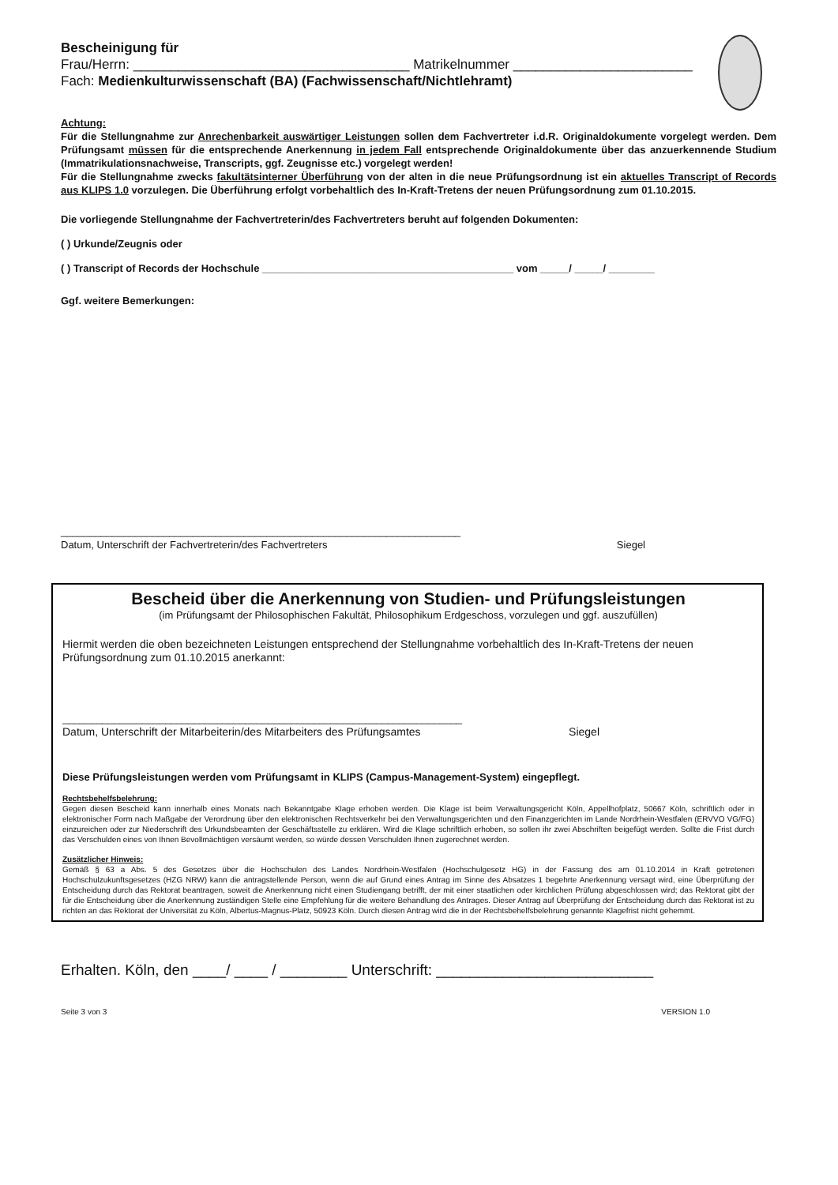Bescheinigung für
Frau/Herrn: _____________________________________ Matrikelnummer ________________________
Fach: Medienkulturwissenschaft (BA) (Fachwissenschaft/Nichtlehramt)
Achtung:
Für die Stellungnahme zur Anrechenbarkeit auswärtiger Leistungen sollen dem Fachvertreter i.d.R. Originaldokumente vorgelegt werden. Dem Prüfungsamt müssen für die entsprechende Anerkennung in jedem Fall entsprechende Originaldokumente über das anzuerkennende Studium (Immatrikulationsnachweise, Transcripts, ggf. Zeugnisse etc.) vorgelegt werden!
Für die Stellungnahme zwecks fakultätsinterner Überführung von der alten in die neue Prüfungsordnung ist ein aktuelles Transcript of Records aus KLIPS 1.0 vorzulegen. Die Überführung erfolgt vorbehaltlich des In-Kraft-Tretens der neuen Prüfungsordnung zum 01.10.2015.
Die vorliegende Stellungnahme der Fachvertreterin/des Fachvertreters beruht auf folgenden Dokumenten:
( ) Urkunde/Zeugnis oder
( ) Transcript of Records der Hochschule ____________________________________________ vom _____/ _____/ ________
Ggf. weitere Bemerkungen:
______________________________________________________________________
Datum, Unterschrift der Fachvertreterin/des Fachvertreters Siegel
Bescheid über die Anerkennung von Studien- und Prüfungsleistungen
(im Prüfungsamt der Philosophischen Fakultät, Philosophikum Erdgeschoss, vorzulegen und ggf. auszufüllen)
Hiermit werden die oben bezeichneten Leistungen entsprechend der Stellungnahme vorbehaltlich des In-Kraft-Tretens der neuen Prüfungsordnung zum 01.10.2015 anerkannt:
______________________________________________________________________
Datum, Unterschrift der Mitarbeiterin/des Mitarbeiters des Prüfungsamtes Siegel
Diese Prüfungsleistungen werden vom Prüfungsamt in KLIPS (Campus-Management-System) eingepflegt.
Rechtsbehelfsbelehrung:
Gegen diesen Bescheid kann innerhalb eines Monats nach Bekanntgabe Klage erhoben werden. Die Klage ist beim Verwaltungsgericht Köln, Appellhofplatz, 50667 Köln, schriftlich oder in elektronischer Form nach Maßgabe der Verordnung über den elektronischen Rechtsverkehr bei den Verwaltungsgerichten und den Finanzgerichten im Lande Nordrhein-Westfalen (ERVVO VG/FG) einzureichen oder zur Niederschrift des Urkundsbeamten der Geschäftsstelle zu erklären. Wird die Klage schriftlich erhoben, so sollen ihr zwei Abschriften beigefügt werden. Sollte die Frist durch das Verschulden eines von Ihnen Bevollmächtigen versäumt werden, so würde dessen Verschulden Ihnen zugerechnet werden.
Zusätzlicher Hinweis:
Gemäß § 63 a Abs. 5 des Gesetzes über die Hochschulen des Landes Nordrhein-Westfalen (Hochschulgesetz HG) in der Fassung des am 01.10.2014 in Kraft getretenen Hochschulzukunftsgesetzes (HZG NRW) kann die antragstellende Person, wenn die auf Grund eines Antrag im Sinne des Absatzes 1 begehrte Anerkennung versagt wird, eine Überprüfung der Entscheidung durch das Rektorat beantragen, soweit die Anerkennung nicht einen Studiengang betrifft, der mit einer staatlichen oder kirchlichen Prüfung abgeschlossen wird; das Rektorat gibt der für die Entscheidung über die Anerkennung zuständigen Stelle eine Empfehlung für die weitere Behandlung des Antrages. Dieser Antrag auf Überprüfung der Entscheidung durch das Rektorat ist zu richten an das Rektorat der Universität zu Köln, Albertus-Magnus-Platz, 50923 Köln. Durch diesen Antrag wird die in der Rechtsbehelfsbelehrung genannte Klagefrist nicht gehemmt.
Erhalten. Köln, den ____/ ____ / ________ Unterschrift: __________________________
Seite 3 von 3 VERSION 1.0